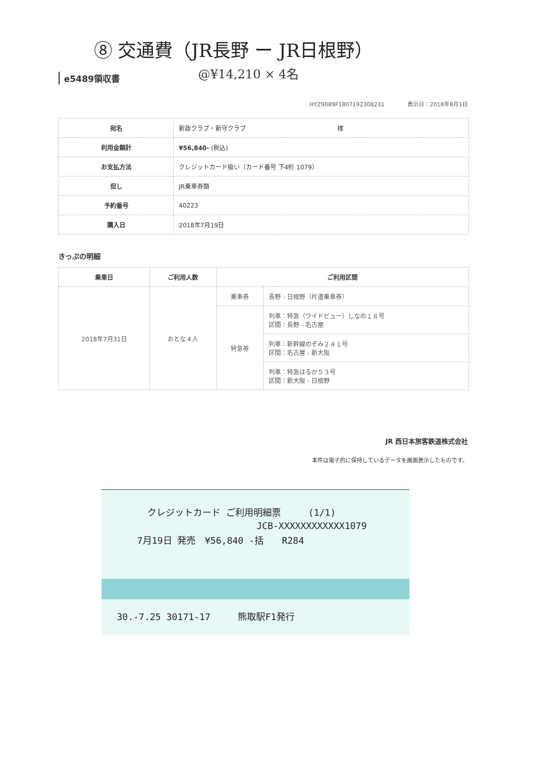⑧ 交通費（JR長野 ー JR日根野）
@¥14,210 × 4名
e5489領収書
HYZ9089F1807192308231 表示日：2018年8月1日
| 宛名 | 新政クラブ・新守クラブ 様 |
| 利用金額計 | ¥56,840- (税込) |
| お支払方法 | クレジットカード扱い（カード番号 下4桁 1079） |
| 但し | JR乗車券類 |
| 予約番号 | 40223 |
| 購入日 | 2018年7月19日 |
きっぷの明細
| 乗車日 | ご利用人数 | ご利用区間 | |
| --- | --- | --- | --- |
| 2018年7月31日 | おとな４人 | 乗車券 | 長野 - 日根野（片道乗車券） |
| | | 特急券 | 列車：特急（ワイドビュー）しなの１８号 区間：長野 - 名古屋 |
| | | | 列車：新幹線のぞみ２４１号 区間：名古屋 - 新大阪 |
| | | | 列車：特急はるか５３号 区間：新大阪 - 日根野 |
JR 西日本旅客鉄道株式会社
本件は電子的に保持しているデータを画面表示したものです。
クレジットカード ご利用明細票　　　(1/1)
JCB-XXXXXXXXXXXX1079
7月19日 発売　¥56,840 -括　　R284
30.-7.25 30171-17　　　熊取駅F1発行